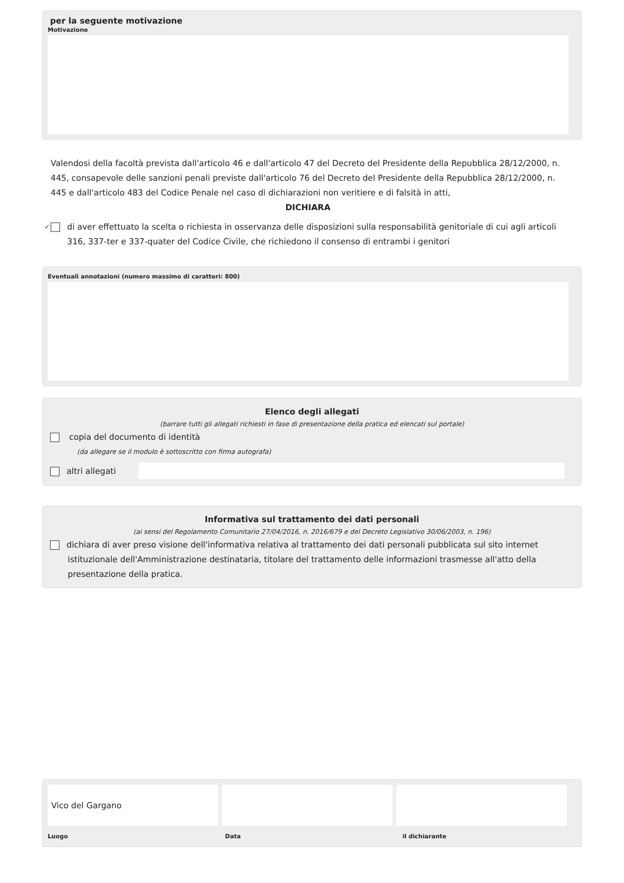per la seguente motivazione
Motivazione
Valendosi della facoltà prevista dall'articolo 46 e dall'articolo 47 del Decreto del Presidente della Repubblica 28/12/2000, n. 445, consapevole delle sanzioni penali previste dall'articolo 76 del Decreto del Presidente della Repubblica 28/12/2000, n. 445 e dall'articolo 483 del Codice Penale nel caso di dichiarazioni non veritiere e di falsità in atti,
DICHIARA
✓ di aver effettuato la scelta o richiesta in osservanza delle disposizioni sulla responsabilità genitoriale di cui agli articoli 316, 337-ter e 337-quater del Codice Civile, che richiedono il consenso di entrambi i genitori
Eventuali annotazioni (numero massimo di caratteri: 800)
Elenco degli allegati
(barrare tutti gli allegati richiesti in fase di presentazione della pratica ed elencati sul portale)
copia del documento di identità
(da allegare se il modulo è sottoscritto con firma autografa)
altri allegati
Informativa sul trattamento dei dati personali
(ai sensi del Regolamento Comunitario 27/04/2016, n. 2016/679 e del Decreto Legislativo 30/06/2003, n. 196)
dichiara di aver preso visione dell'informativa relativa al trattamento dei dati personali pubblicata sul sito internet istituzionale dell'Amministrazione destinataria, titolare del trattamento delle informazioni trasmesse all'atto della presentazione della pratica.
Vico del Gargano
Luogo Data il dichiarante